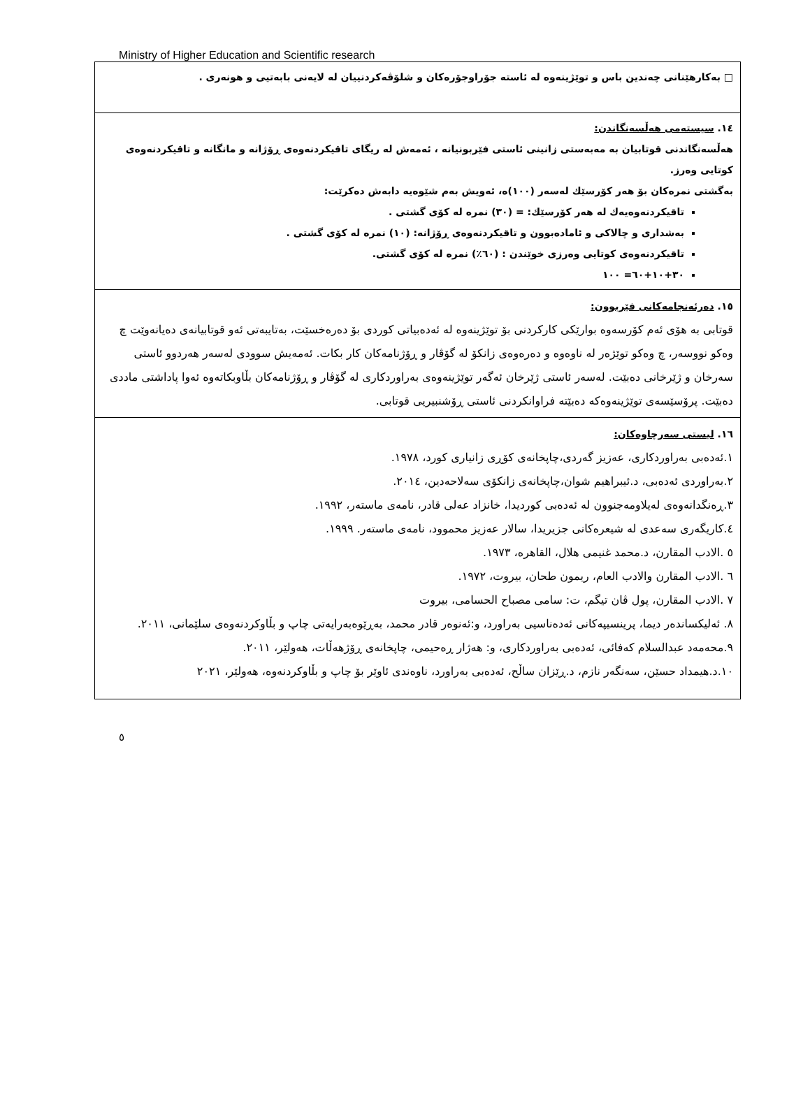Ministry of Higher Education and Scientific research
| □ بەکارهێنانی چەندین باس و توێژینەوە لە ئاستە جۆراوجۆرەکان و شلۆڤەکردنییان لە لایەنی بابەتیی و هونەری . |
| ١٤. سیستەمی هەڵسەنگاندن: هەڵسەنگاندنی قوتابیان بە مەبەستی زانینی ئاستی فێربونیانە ، ئەمەش لە ریگای تاقیکردنەوەی ڕۆژانە و مانگانە و تاقیکردنەوەی کوتایی وەرز. بەگشتی نمرەکان بۆ هەر کۆرسێك لەسەر (١٠٠)ە، ئەویش بەم شێوەیە دابەش دەکرێت: تاقیکردنەوەیەك لە هەر کۆرسێك: = (٣٠) نمرە لە کۆی گشتی . بەشداری و چالاکی و ئامادەبوون و تاقیکردنەوەی ڕۆژانە: (١٠) نمرە لە کۆی گشتی . تاقیکردنەوەی کوتایی وەرزی خوێندن : (٦٠٪) نمرە لە کۆی گشتی. ٣٠+١٠+٦٠= ١٠٠ |
| ١٥. دەرئەنجامەکانی فێربوون: قوتابی بە هۆی ئەم کۆرسەوە بوارێکی کارکردنی بۆ توێژینەوە لە ئەدەبیاتی کوردی بۆ دەرەخسێت، بەتایبەتی ئەو قوتابیانەی دەیانەوێت چ وەکو نووسەر، چ وەکو توێژەر لە ناوەوە و دەرەوەی زانکۆ لە گۆڤار و ڕۆژنامەکان کار بکات. ئەمەیش سوودی لەسەر هەردوو ئاستی سەرخان و ژێرخانی دەبێت. لەسەر ئاستی ژێرخان ئەگەر توێژینەوەی بەراوردکاری لە گۆڤار و ڕۆژنامەکان بڵاوبکاتەوە ئەوا پاداشتی ماددی دەبێت. پرۆسێسەی توێژینەوەکە دەبێتە فراوانکردنی ئاستی ڕۆشنبیریی قوتابی. |
| ١٦. لیستی سەرچاوەکان: ١.ئەدەبی بەراوردکاری، عەزیز گەردی،چاپخانەی کۆڕی زانیاری کورد، ١٩٧٨. ٢.بەراوردی ئەدەبی، د.ئیبراهیم شوان،چاپخانەی زانکۆی سەلاحەدین، ٢٠١٤. ٣.ڕەنگدانەوەی لەیلاومەجنوون لە ئەدەبی کوردیدا، خانزاد عەلی قادر، نامەی ماستەر، ١٩٩٢. ٤.کاریگەری سەعدی لە شیعرەکانی جزیریدا، سالار عەزیز محموود، نامەی ماستەر. ١٩٩٩. ٥ .الادب المقارن، د.محمد غنیمی هلال، القاهره، ١٩٧٣. ٦ .الادب المقارن والادب العام، ریمون طحان، بیروت، ١٩٧٢. ٧ .الادب المقارن، پول ڤان تیگم، ت: سامی مصباح الحسامی، بیروت ٨. ئەلیکساندەر دیما، پرینسیپەکانی ئەدەناسیی بەراورد، و:ئەنوەر قادر محمد، بەڕێوەبەرایەتی چاپ و بڵاوکردنەوەی سلێمانی، ٢٠١١. ٩.محەمەد عبدالسلام کەفائی، ئەدەبی بەراوردکاری، و: هەژار ڕەحیمی، چاپخانەی ڕۆژهەڵات، هەولێر، ٢٠١١. ١٠.د.هیمداد حسێن، سەنگەر نازم، د.ڕێزان ساڵح، ئەدەبی بەراورد، ناوەندی ئاوێر بۆ چاپ و بڵاوکردنەوە، هەولێر، ٢٠٢١ |
٥